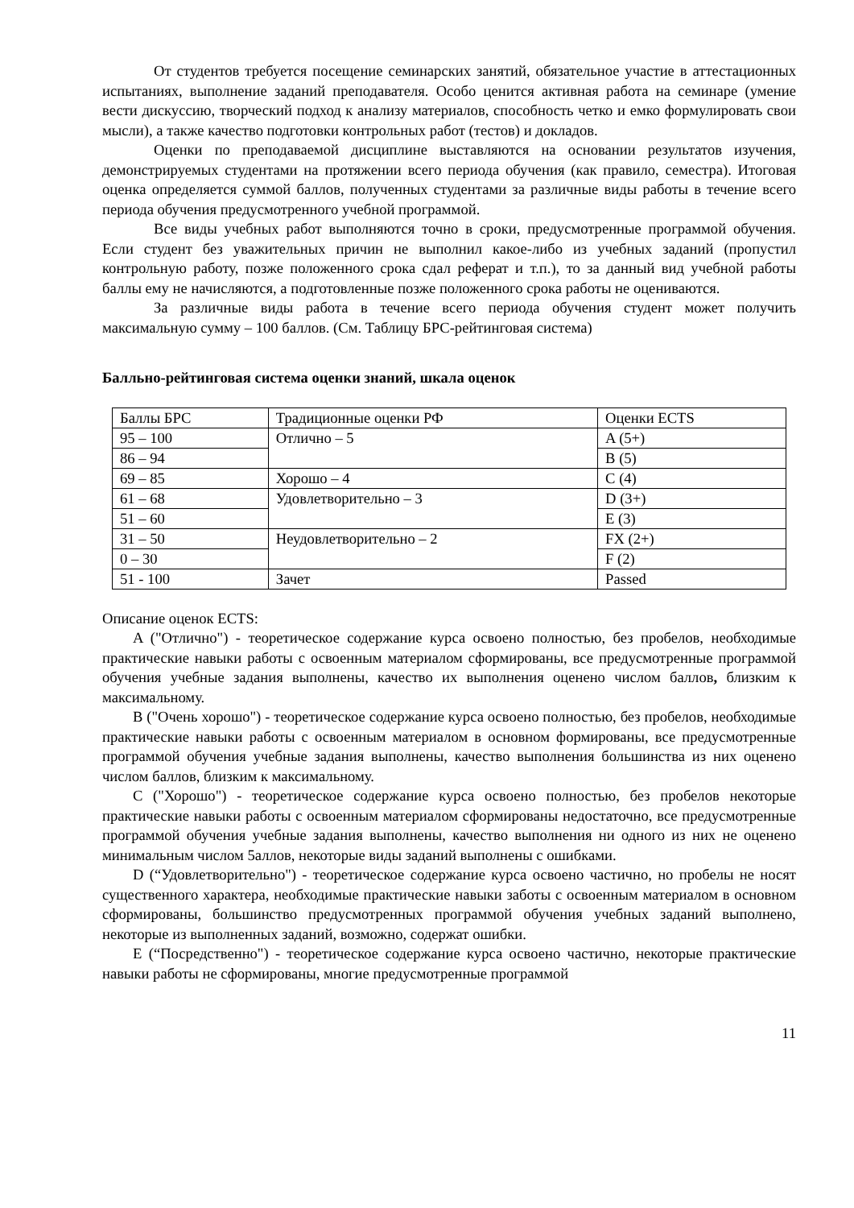От студентов требуется посещение семинарских занятий, обязательное участие в аттестационных испытаниях, выполнение заданий преподавателя. Особо ценится активная работа на семинаре (умение вести дискуссию, творческий подход к анализу материалов, способность четко и емко формулировать свои мысли), а также качество подготовки контрольных работ (тестов) и докладов.
Оценки по преподаваемой дисциплине выставляются на основании результатов изучения, демонстрируемых студентами на протяжении всего периода обучения (как правило, семестра). Итоговая оценка определяется суммой баллов, полученных студентами за различные виды работы в течение всего периода обучения предусмотренного учебной программой.
Все виды учебных работ выполняются точно в сроки, предусмотренные программой обучения. Если студент без уважительных причин не выполнил какое-либо из учебных заданий (пропустил контрольную работу, позже положенного срока сдал реферат и т.п.), то за данный вид учебной работы баллы ему не начисляются, а подготовленные позже положенного срока работы не оцениваются.
За различные виды работа в течение всего периода обучения студент может получить максимальную сумму – 100 баллов. (См. Таблицу БРС-рейтинговая система)
Балльно-рейтинговая система оценки знаний, шкала оценок
| Баллы БРС | Традиционные оценки РФ | Оценки ECTS |
| 95 – 100 | Отлично – 5 | A (5+) |
| 86 – 94 | | B (5) |
| 69 – 85 | Хорошо – 4 | C (4) |
| 61 – 68 | Удовлетворительно – 3 | D (3+) |
| 51 – 60 | | E (3) |
| 31 – 50 | Неудовлетворительно – 2 | FX (2+) |
| 0 – 30 | | F (2) |
| 51 - 100 | Зачет | Passed |
Описание оценок ECTS:
A ("Отлично") - теоретическое содержание курса освоено полностью, без пробелов, необходимые практические навыки работы с освоенным материалом сформированы, все предусмотренные программой обучения учебные задания выполнены, качество их выполнения оценено числом баллов, близким к максимальному.
B ("Очень хорошо") - теоретическое содержание курса освоено полностью, без пробелов, необходимые практические навыки работы с освоенным материалом в основном формированы, все предусмотренные программой обучения учебные задания выполнены, качество выполнения большинства из них оценено числом баллов, близким к максимальному.
C ("Хорошо") - теоретическое содержание курса освоено полностью, без пробелов некоторые практические навыки работы с освоенным материалом сформированы недостаточно, все предусмотренные программой обучения учебные задания выполнены, качество выполнения ни одного из них не оценено минимальным числом 5аллов, некоторые виды заданий выполнены с ошибками.
D (“Удовлетворительно") - теоретическое содержание курса освоено частично, но пробелы не носят существенного характера, необходимые практические навыки заботы с освоенным материалом в основном сформированы, большинство предусмотренных программой обучения учебных заданий выполнено, некоторые из выполненных заданий, возможно, содержат ошибки.
E (“Посредственно") - теоретическое содержание курса освоено частично, некоторые практические навыки работы не сформированы, многие предусмотренные программой
11